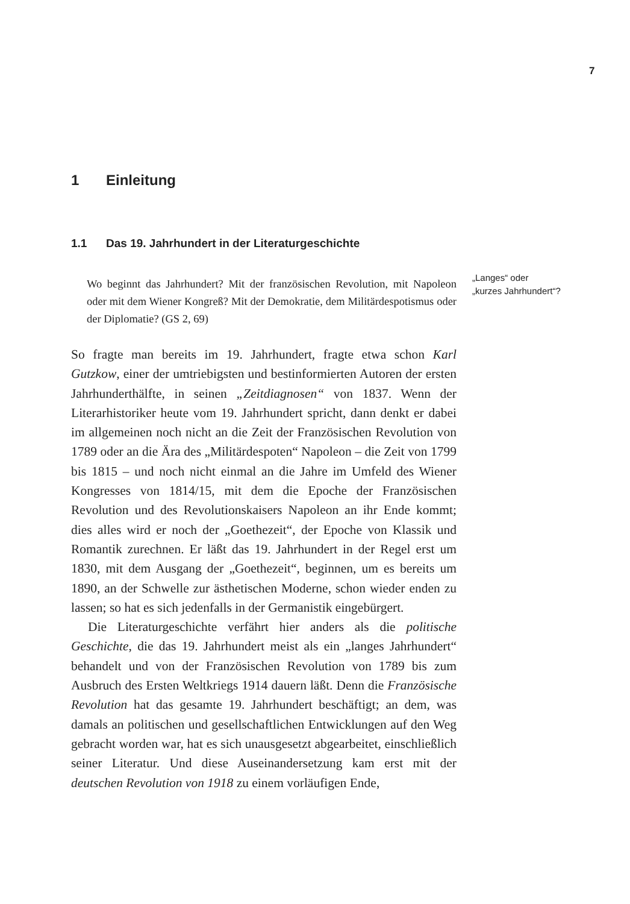7
1 Einleitung
1.1 Das 19. Jahrhundert in der Literaturgeschichte
Wo beginnt das Jahrhundert? Mit der französischen Revolution, mit Napoleon oder mit dem Wiener Kongreß? Mit der Demokratie, dem Militärdespotismus oder der Diplomatie? (GS 2, 69)
So fragte man bereits im 19. Jahrhundert, fragte etwa schon Karl Gutzkow, einer der umtriebigsten und bestinformierten Autoren der ersten Jahrhunderthälfte, in seinen „Zeitdiagnosen“ von 1837. Wenn der Literarhistoriker heute vom 19. Jahrhundert spricht, dann denkt er dabei im allgemeinen noch nicht an die Zeit der Französischen Revolution von 1789 oder an die Ära des „Militärdespoten“ Napoleon – die Zeit von 1799 bis 1815 – und noch nicht einmal an die Jahre im Umfeld des Wiener Kongresses von 1814/15, mit dem die Epoche der Französischen Revolution und des Revolutionskaisers Napoleon an ihr Ende kommt; dies alles wird er noch der „Goethezeit“, der Epoche von Klassik und Romantik zurechnen. Er läßt das 19. Jahrhundert in der Regel erst um 1830, mit dem Ausgang der „Goethezeit“, beginnen, um es bereits um 1890, an der Schwelle zur ästhetischen Moderne, schon wieder enden zu lassen; so hat es sich jedenfalls in der Germanistik eingebürgert.
Die Literaturgeschichte verfährt hier anders als die politische Geschichte, die das 19. Jahrhundert meist als ein „langes Jahrhundert“ behandelt und von der Französischen Revolution von 1789 bis zum Ausbruch des Ersten Weltkriegs 1914 dauern läßt. Denn die Französische Revolution hat das gesamte 19. Jahrhundert beschäftigt; an dem, was damals an politischen und gesellschaftlichen Entwicklungen auf den Weg gebracht worden war, hat es sich unausgesetzt abgearbeitet, einschließlich seiner Literatur. Und diese Auseinandersetzung kam erst mit der deutschen Revolution von 1918 zu einem vorläufigen Ende,
„Langes“ oder
„kurzes Jahrhundert“?